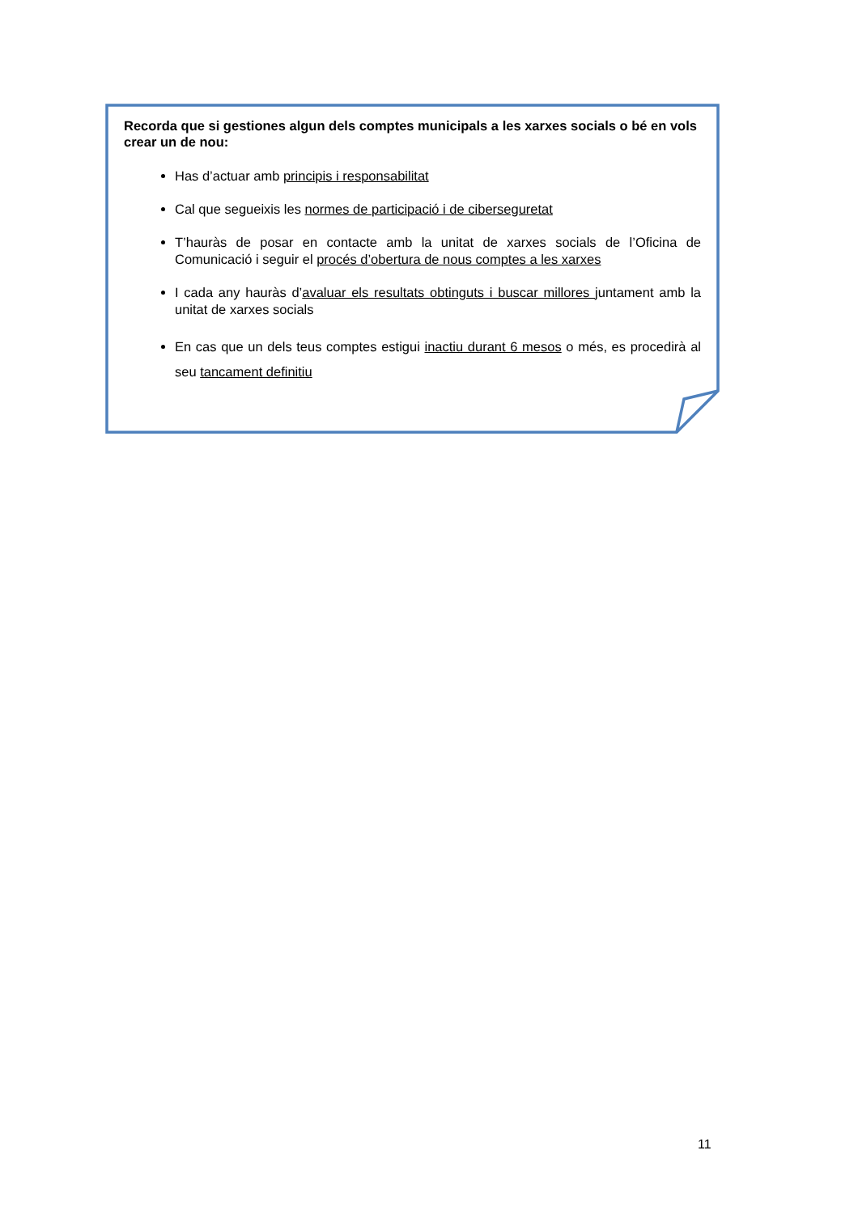Recorda que si gestiones algun dels comptes municipals a les xarxes socials o bé en vols crear un de nou:
Has d’actuar amb principis i responsabilitat
Cal que segueixis les normes de participació i de ciberseguretat
T’hauràs de posar en contacte amb la unitat de xarxes socials de l’Oficina de Comunicació i seguir el procés d’obertura de nous comptes a les xarxes
I cada any hauràs d’avaluar els resultats obtinguts i buscar millores juntament amb la unitat de xarxes socials
En cas que un dels teus comptes estigui inactiu durant 6 mesos o més, es procedirà al seu tancament definitiu
11